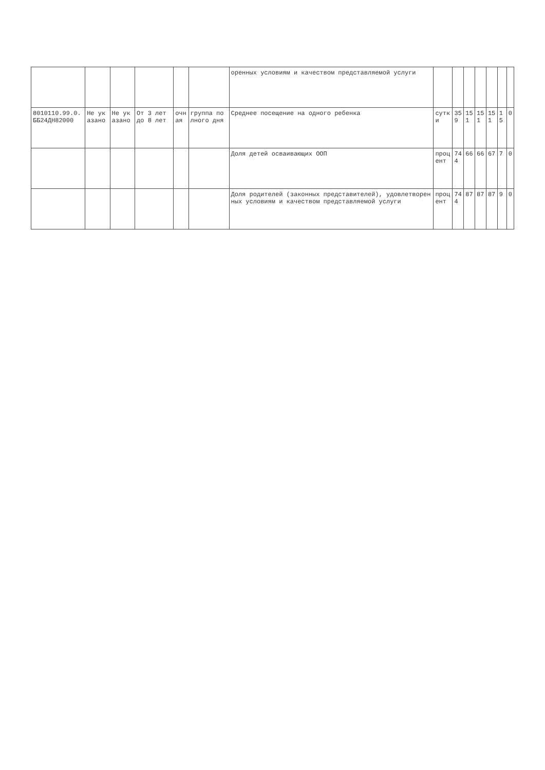| | | | | | | оренных условиям и качеством представляемой услуги | | | | | | | |
| 8010110.99.0.ББ24ДН82000 | Не указано | Не указано | От 3 лет до 8 лет | очная | группа полного дня | Среднее посещение на одного ребенка | сутки | 359 | 151 | 151 | 151 | 15 | 0 |
| | | | | | | Доля детей осваивающих ООП | процент | 744 | 66 | 66 | 67 | 7 | 0 |
| | | | | | | Доля родителей (законных представителей), удовлетворенных условиям и качеством представляемой услуги | процент | 744 | 87 | 87 | 87 | 9 | 0 |